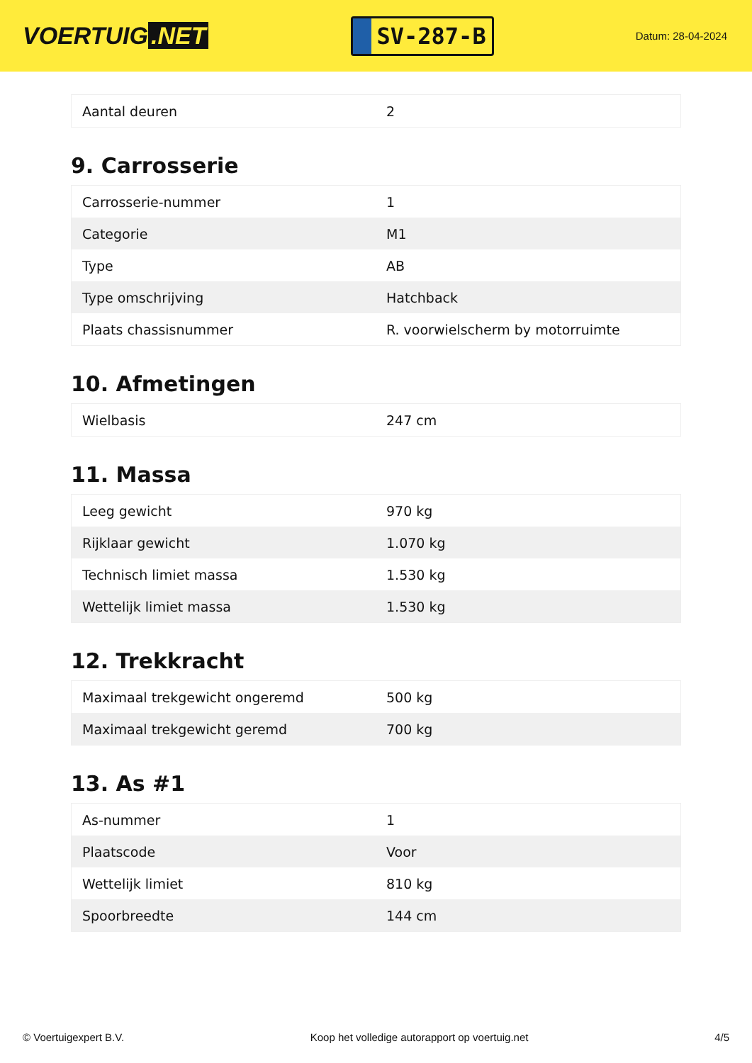VOERTUIG.NET
SV-287-B
Datum: 28-04-2024
| Aantal deuren | 2 |
9. Carrosserie
| Carrosserie-nummer | 1 |
| Categorie | M1 |
| Type | AB |
| Type omschrijving | Hatchback |
| Plaats chassisnummer | R. voorwielscherm by motorruimte |
10. Afmetingen
| Wielbasis | 247 cm |
11. Massa
| Leeg gewicht | 970 kg |
| Rijklaar gewicht | 1.070 kg |
| Technisch limiet massa | 1.530 kg |
| Wettelijk limiet massa | 1.530 kg |
12. Trekkracht
| Maximaal trekgewicht ongeremd | 500 kg |
| Maximaal trekgewicht geremd | 700 kg |
13. As #1
| As-nummer | 1 |
| Plaatscode | Voor |
| Wettelijk limiet | 810 kg |
| Spoorbreedte | 144 cm |
© Voertuigexpert B.V. Koop het volledige autorapport op voertuig.net 4/5